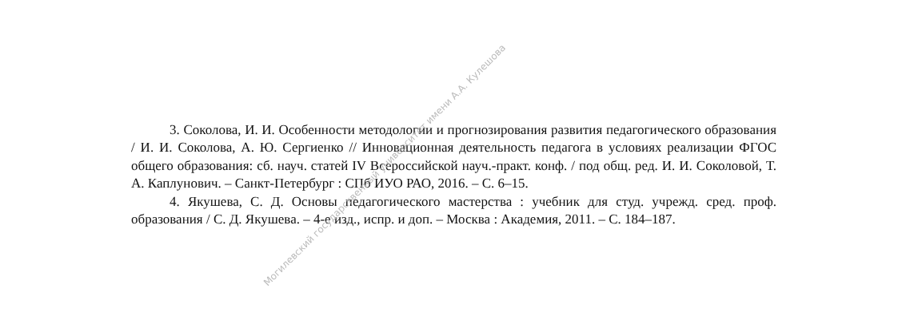3. Соколова, И. И. Особенности методологии и прогнозирования развития педагогического образования / И. И. Соколова, А. Ю. Сергиенко // Инновационная деятельность педагога в условиях реализации ФГОС общего образования: сб. науч. статей IV Всероссийской науч.-практ. конф. / под общ. ред. И. И. Соколовой, Т. А. Каплунович. – Санкт-Петербург : СПб ИУО РАО, 2016. – С. 6–15.
4. Якушева, С. Д. Основы педагогического мастерства : учебник для студ. учрежд. сред. проф. образования / С. Д. Якушева. – 4-е изд., испр. и доп. – Москва : Академия, 2011. – С. 184–187.
Могилевский государственный университет имени А.А. Кулешова